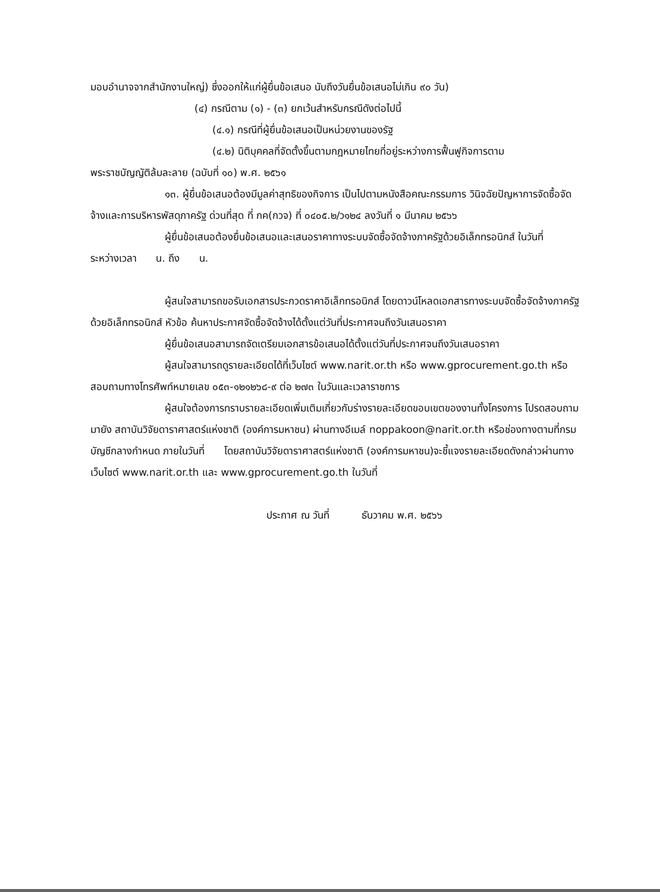มอบอำนาจจากสำนักงานใหญ่) ซึ่งออกให้แก่ผู้ยื่นข้อเสนอ นับถึงวันยื่นข้อเสนอไม่เกิน ๙๐ วัน)
(๔) กรณีตาม (๑) - (๓) ยกเว้นสำหรับกรณีดังต่อไปนี้
(๔.๑) กรณีที่ผู้ยื่นข้อเสนอเป็นหน่วยงานของรัฐ
(๔.๒) นิติบุคคลที่จัดตั้งขึ้นตามกฎหมายไทยที่อยู่ระหว่างการฟื้นฟูกิจการตาม
พระราชบัญญัติล้มละลาย (ฉบับที่ ๑๐) พ.ศ. ๒๕๖๑
๑๓. ผู้ยื่นข้อเสนอต้องมีมูลค่าสุทธิของกิจการ เป็นไปตามหนังสือคณะกรรมการ วินิจฉัยปัญหาการจัดซื้อจัดจ้างและการบริหารพัสดุภาครัฐ ด่วนที่สุด ที่ กค(กวจ) ที่ ๐๔๐๕.๒/ว๑๒๔ ลงวันที่ ๑ มีนาคม ๒๕๖๖
ผู้ยื่นข้อเสนอต้องยื่นข้อเสนอและเสนอราคาทางระบบจัดซื้อจัดจ้างภาครัฐด้วยอิเล็กทรอนิกส์ ในวันที่ ระหว่างเวลา น. ถึง น.
ผู้สนใจสามารถขอรับเอกสารประกวดราคาอิเล็กทรอนิกส์ โดยดาวน์โหลดเอกสารทางระบบจัดซื้อจัดจ้างภาครัฐด้วยอิเล็กทรอนิกส์ หัวข้อ ค้นหาประกาศจัดซื้อจัดจ้างได้ตั้งแต่วันที่ประกาศจนถึงวันเสนอราคา
ผู้ยื่นข้อเสนอสามารถจัดเตรียมเอกสารข้อเสนอได้ตั้งแต่วันที่ประกาศจนถึงวันเสนอราคา
ผู้สนใจสามารถดูรายละเอียดได้ที่เว็บไซต์ www.narit.or.th หรือ www.gprocurement.go.th หรือสอบถามทางโทรศัพท์หมายเลข ๐๕๓-๑๒๑๒๖๘-๙ ต่อ ๒๗๓ ในวันและเวลาราชการ
ผู้สนใจต้องการทราบรายละเอียดเพิ่มเติมเกี่ยวกับร่างรายละเอียดขอบเขตของงานทั้งโครงการ โปรดสอบถามมายัง สถาบันวิจัยดาราศาสตร์แห่งชาติ (องค์การมหาชน) ผ่านทางอีเมล์ noppakoon@narit.or.th หรือช่องทางตามที่กรมบัญชีกลางกำหนด ภายในวันที่ โดยสถาบันวิจัยดาราศาสตร์แห่งชาติ (องค์การมหาชน)จะชี้แจงรายละเอียดดังกล่าวผ่านทางเว็บไซต์ www.narit.or.th และ www.gprocurement.go.th ในวันที่
ประกาศ ณ วันที่ ธันวาคม พ.ศ. ๒๕๖๖